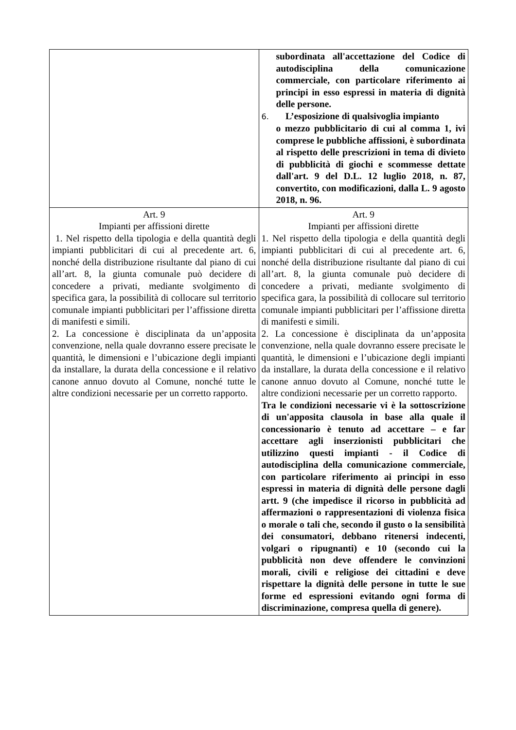| | subordinata all'accettazione del Codice di autodisciplina della comunicazione commerciale, con particolare riferimento ai principi in esso espressi in materia di dignità delle persone. 6. L’esposizione di qualsivoglia impianto o mezzo pubblicitario di cui al comma 1, ivi comprese le pubbliche affissioni, è subordinata al rispetto delle prescrizioni in tema di divieto di pubblicità di giochi e scommesse dettate dall'art. 9 del D.L. 12 luglio 2018, n. 87, convertito, con modificazioni, dalla L. 9 agosto 2018, n. 96. |
| Art. 9 Impianti per affissioni dirette 1. Nel rispetto della tipologia e della quantità degli impianti pubblicitari di cui al precedente art. 6, nonché della distribuzione risultante dal piano di cui all’art. 8, la giunta comunale può decidere di concedere a privati, mediante svolgimento di specifica gara, la possibilità di collocare sul territorio comunale impianti pubblicitari per l’affissione diretta di manifesti e simili. 2. La concessione è disciplinata da un’apposita convenzione, nella quale dovranno essere precisate le quantità, le dimensioni e l’ubicazione degli impianti da installare, la durata della concessione e il relativo canone annuo dovuto al Comune, nonché tutte le altre condizioni necessarie per un corretto rapporto. | Art. 9 Impianti per affissioni dirette 1. Nel rispetto della tipologia e della quantità degli impianti pubblicitari di cui al precedente art. 6, nonché della distribuzione risultante dal piano di cui all’art. 8, la giunta comunale può decidere di concedere a privati, mediante svolgimento di specifica gara, la possibilità di collocare sul territorio comunale impianti pubblicitari per l’affissione diretta di manifesti e simili. 2. La concessione è disciplinata da un’apposita convenzione, nella quale dovranno essere precisate le quantità, le dimensioni e l’ubicazione degli impianti da installare, la durata della concessione e il relativo canone annuo dovuto al Comune, nonché tutte le altre condizioni necessarie per un corretto rapporto. Tra le condizioni necessarie vi è la sottoscrizione di un'apposita clausola in base alla quale il concessionario è tenuto ad accettare – e far accettare agli inserzionisti pubblicitari che utilizzino questi impianti - il Codice di autodisciplina della comunicazione commerciale, con particolare riferimento ai principi in esso espressi in materia di dignità delle persone dagli artt. 9 (che impedisce il ricorso in pubblicità ad affermazioni o rappresentazioni di violenza fisica o morale o tali che, secondo il gusto o la sensibilità dei consumatori, debbano ritenersi indecenti, volgari o ripugnanti) e 10 (secondo cui la pubblicità non deve offendere le convinzioni morali, civili e religiose dei cittadini e deve rispettare la dignità delle persone in tutte le sue forme ed espressioni evitando ogni forma di discriminazione, compresa quella di genere). |